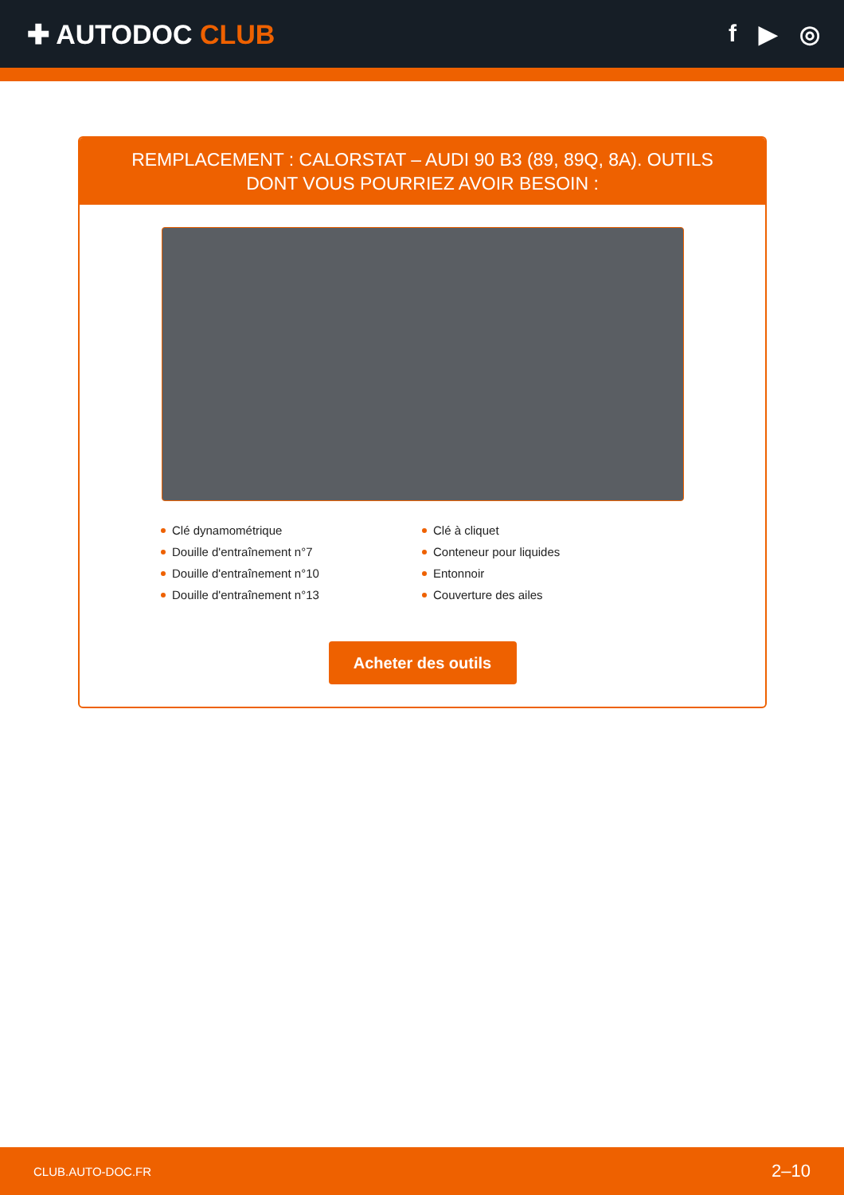✚ AUTODOC CLUB f ▶ ◎
REMPLACEMENT : CALORSTAT – AUDI 90 B3 (89, 89Q, 8A). OUTILS DONT VOUS POURRIEZ AVOIR BESOIN :
Clé dynamométrique
Douille d'entraînement n°7
Douille d'entraînement n°10
Douille d'entraînement n°13
Clé à cliquet
Conteneur pour liquides
Entonnoir
Couverture des ailes
Acheter des outils
CLUB.AUTO-DOC.FR 2–10